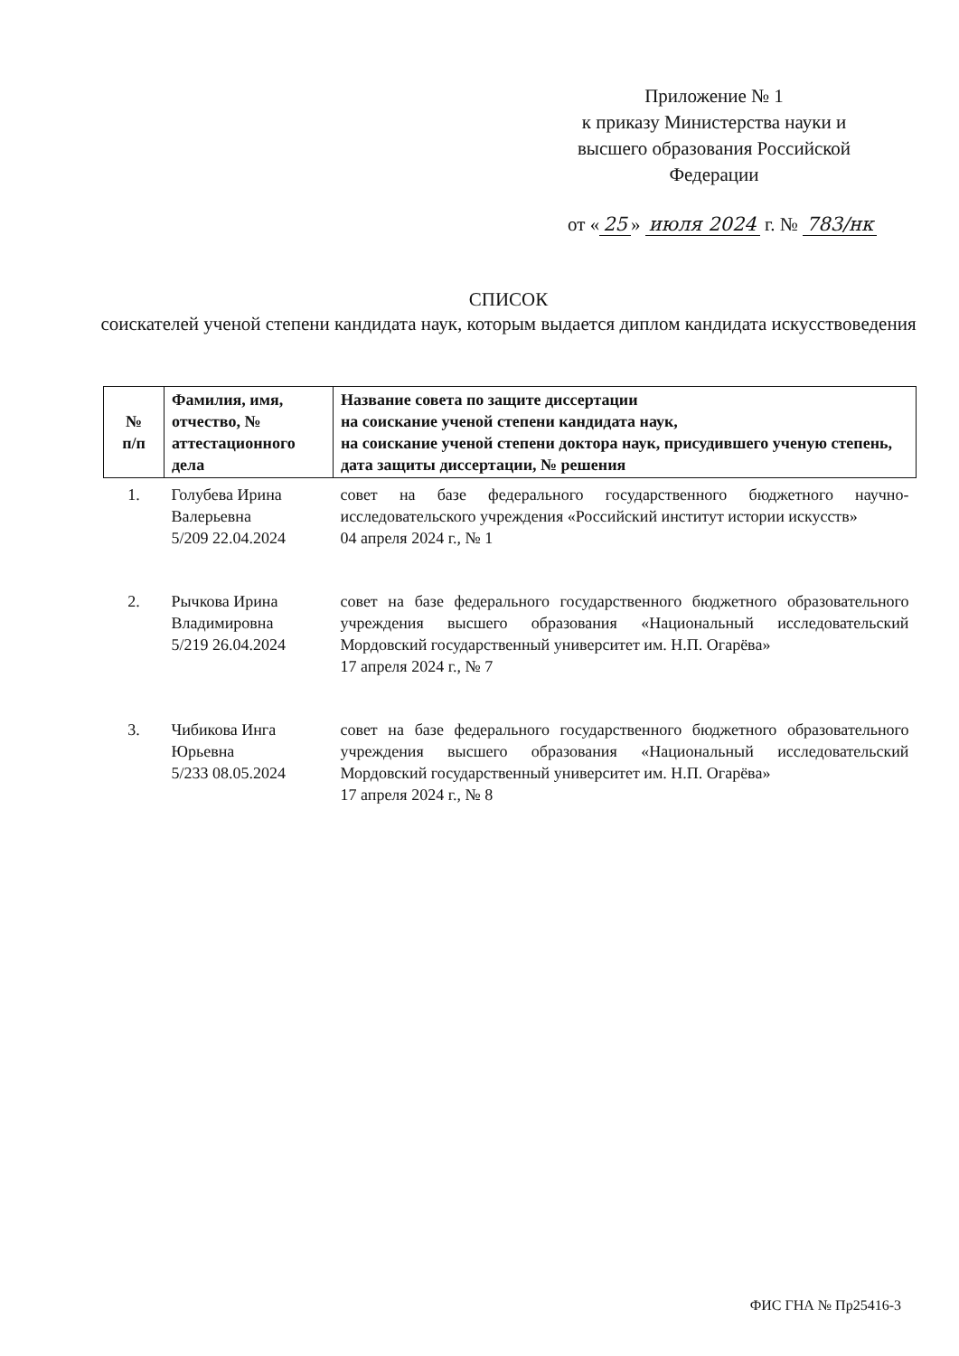Приложение № 1
к приказу Министерства науки и
высшего образования Российской
Федерации
от « 25 » июля 2024 г. № 783/нк
СПИСОК
соискателей ученой степени кандидата наук, которым выдается диплом кандидата искусствоведения
| № п/п | Фамилия, имя, отчество, № аттестационного дела | Название совета по защите диссертации на соискание ученой степени кандидата наук, на соискание ученой степени доктора наук, присудившего ученую степень, дата защиты диссертации, № решения |
| --- | --- | --- |
| 1. | Голубева Ирина Валерьевна 5/209 22.04.2024 | совет на базе федерального государственного бюджетного научно-исследовательского учреждения «Российский институт истории искусств» 04 апреля 2024 г., № 1 |
| 2. | Рычкова Ирина Владимировна 5/219 26.04.2024 | совет на базе федерального государственного бюджетного образовательного учреждения высшего образования «Национальный исследовательский Мордовский государственный университет им. Н.П. Огарёва» 17 апреля 2024 г., № 7 |
| 3. | Чибикова Инга Юрьевна 5/233 08.05.2024 | совет на базе федерального государственного бюджетного образовательного учреждения высшего образования «Национальный исследовательский Мордовский государственный университет им. Н.П. Огарёва» 17 апреля 2024 г., № 8 |
ФИС ГНА № Пр25416-3